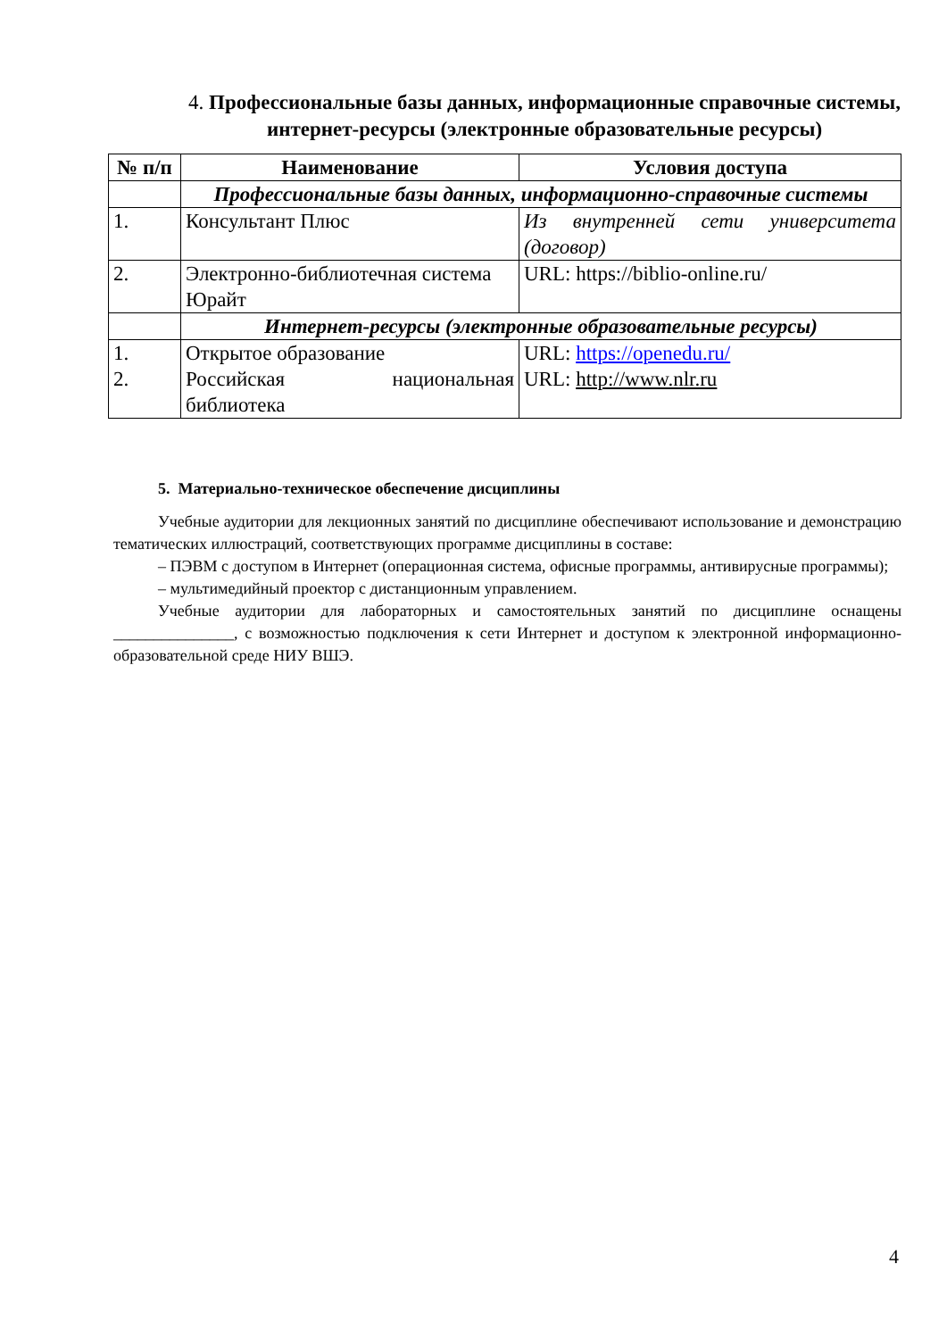4. Профессиональные базы данных, информационные справочные системы, интернет-ресурсы (электронные образовательные ресурсы)
| № п/п | Наименование | Условия доступа |
| --- | --- | --- |
| | Профессиональные базы данных, информационно-справочные системы | |
| 1. | Консультант Плюс | Из внутренней сети университета (договор) |
| 2. | Электронно-библиотечная система Юрайт | URL: https://biblio-online.ru/ |
| | Интернет-ресурсы (электронные образовательные ресурсы) | |
| 1. 2. | Открытое образование Российская национальная библиотека | URL: https://openedu.ru/ URL: http://www.nlr.ru |
5. Материально-техническое обеспечение дисциплины
Учебные аудитории для лекционных занятий по дисциплине обеспечивают использование и демонстрацию тематических иллюстраций, соответствующих программе дисциплины в составе:
– ПЭВМ с доступом в Интернет (операционная система, офисные программы, антивирусные программы);
– мультимедийный проектор с дистанционным управлением.
Учебные аудитории для лабораторных и самостоятельных занятий по дисциплине оснащены _______________, с возможностью подключения к сети Интернет и доступом к электронной информационно-образовательной среде НИУ ВШЭ.
4